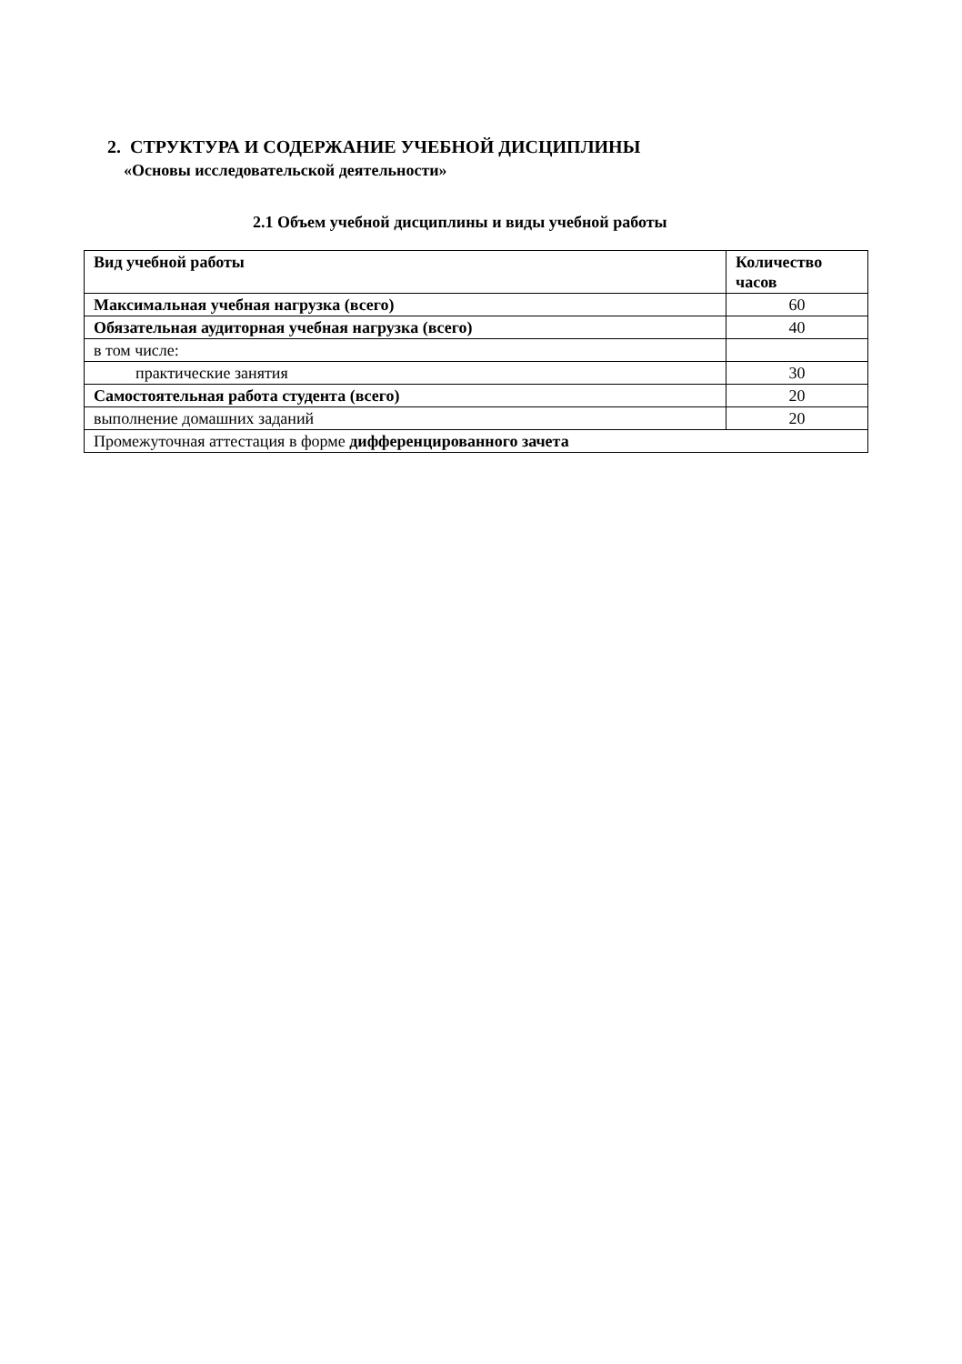2. СТРУКТУРА И СОДЕРЖАНИЕ УЧЕБНОЙ ДИСЦИПЛИНЫ
«Основы исследовательской деятельности»
2.1 Объем учебной дисциплины и виды учебной работы
| Вид учебной работы | Количество часов |
| --- | --- |
| Максимальная учебная нагрузка (всего) | 60 |
| Обязательная аудиторная учебная нагрузка (всего) | 40 |
| в том числе: | |
| практические занятия | 30 |
| Самостоятельная работа студента (всего) | 20 |
| выполнение домашних заданий | 20 |
| Промежуточная аттестация в форме дифференцированного зачета | |